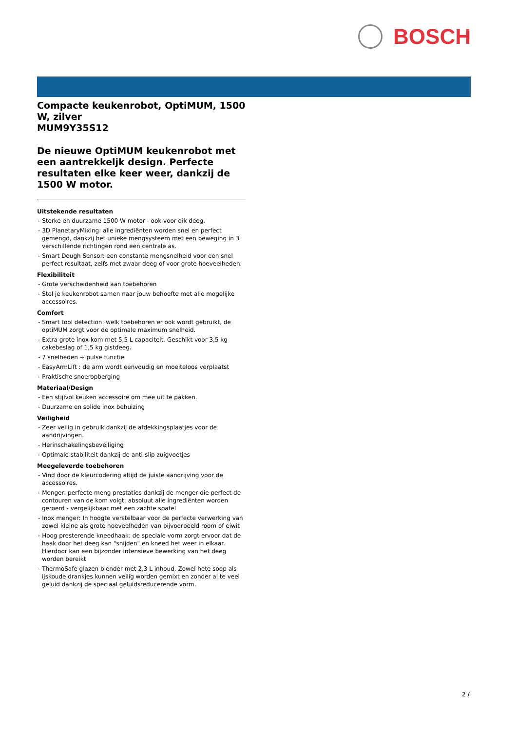BOSCH
Compacte keukenrobot, OptiMUM, 1500 W, zilver
MUM9Y35S12
De nieuwe OptiMUM keukenrobot met een aantrekkeljk design. Perfecte resultaten elke keer weer, dankzij de 1500 W motor.
Uitstekende resultaten
- Sterke en duurzame 1500 W motor - ook voor dik deeg.
- 3D PlanetaryMixing: alle ingrediënten worden snel en perfect gemengd, dankzij het unieke mengsysteem met een beweging in 3 verschillende richtingen rond een centrale as.
- Smart Dough Sensor: een constante mengsnelheid voor een snel perfect resultaat, zelfs met zwaar deeg of voor grote hoeveelheden.
Flexibiliteit
- Grote verscheidenheid aan toebehoren
- Stel je keukenrobot samen naar jouw behoefte met alle mogelijke accessoires.
Comfort
- Smart tool detection: welk toebehoren er ook wordt gebruikt, de optiMUM zorgt voor de optimale maximum snelheid.
- Extra grote inox kom met 5,5 L capaciteit. Geschikt voor 3,5 kg cakebeslag of 1,5 kg gistdeeg.
- 7 snelheden + pulse functie
- EasyArmLift : de arm wordt eenvoudig en moeiteloos verplaatst
- Praktische snoeropberging
Materiaal/Design
- Een stijlvol keuken accessoire om mee uit te pakken.
- Duurzame en solide inox behuizing
Veiligheid
- Zeer veilig in gebruik dankzij de afdekkingsplaatjes voor de aandrijvingen.
- Herinschakelingsbeveiliging
- Optimale stabiliteit dankzij de anti-slip zuigvoetjes
Meegeleverde toebehoren
- Vind door de kleurcodering altijd de juiste aandrijving voor de accessoires.
- Menger: perfecte meng prestaties dankzij de menger die perfect de contouren van de kom volgt; absoluut alle ingrediënten worden geroerd - vergelijkbaar met een zachte spatel
- Inox menger: In hoogte verstelbaar voor de perfecte verwerking van zowel kleine als grote hoeveelheden van bijvoorbeeld room of eiwit
- Hoog presterende kneedhaak: de speciale vorm zorgt ervoor dat de haak door het deeg kan "snijden" en kneed het weer in elkaar. Hierdoor kan een bijzonder intensieve bewerking van het deeg worden bereikt
- ThermoSafe glazen blender met 2,3 L inhoud. Zowel hete soep als ijskoude drankjes kunnen veilig worden gemixt en zonder al te veel geluid dankzij de speciaal geluidsreducerende vorm.
2 /